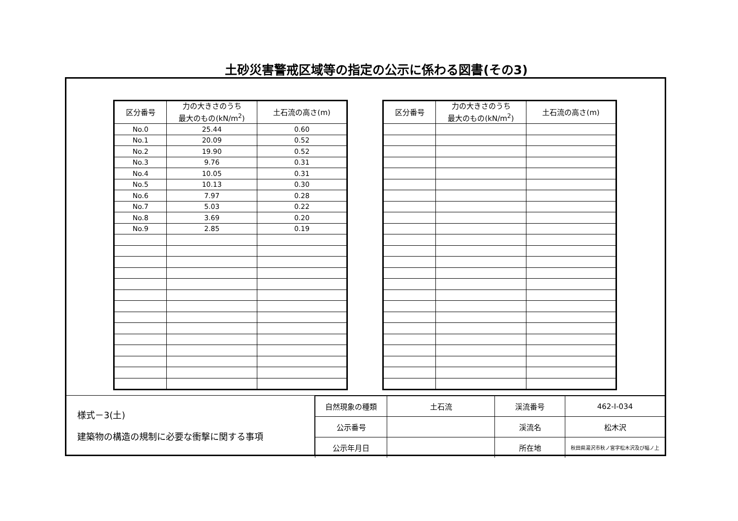土砂災害警戒区域等の指定の公示に係わる図書(その3)
| 区分番号 | 力の大きさのうち 最大のもの(kN/m<sup>2</sup>) | 土石流の高さ(m) |
| --- | --- | --- |
| No.0 | 25.44 | 0.60 |
| No.1 | 20.09 | 0.52 |
| No.2 | 19.90 | 0.52 |
| No.3 | 9.76 | 0.31 |
| No.4 | 10.05 | 0.31 |
| No.5 | 10.13 | 0.30 |
| No.6 | 7.97 | 0.28 |
| No.7 | 5.03 | 0.22 |
| No.8 | 3.69 | 0.20 |
| No.9 | 2.85 | 0.19 |
| 区分番号 | 力の大きさのうち 最大のもの(kN/m<sup>2</sup>) | 土石流の高さ(m) |
| --- | --- | --- |
様式－3(土)
建築物の構造の規制に必要な衝撃に関する事項
| 自然現象の種類 | 土石流 | 渓流番号 | 462-Ⅰ-034 |
| 公示番号 | | 渓流名 | 松木沢 |
| 公示年月日 | | 所在地 | 秋田県湯沢市秋ノ宮字松木沢及び幅ノ上 |